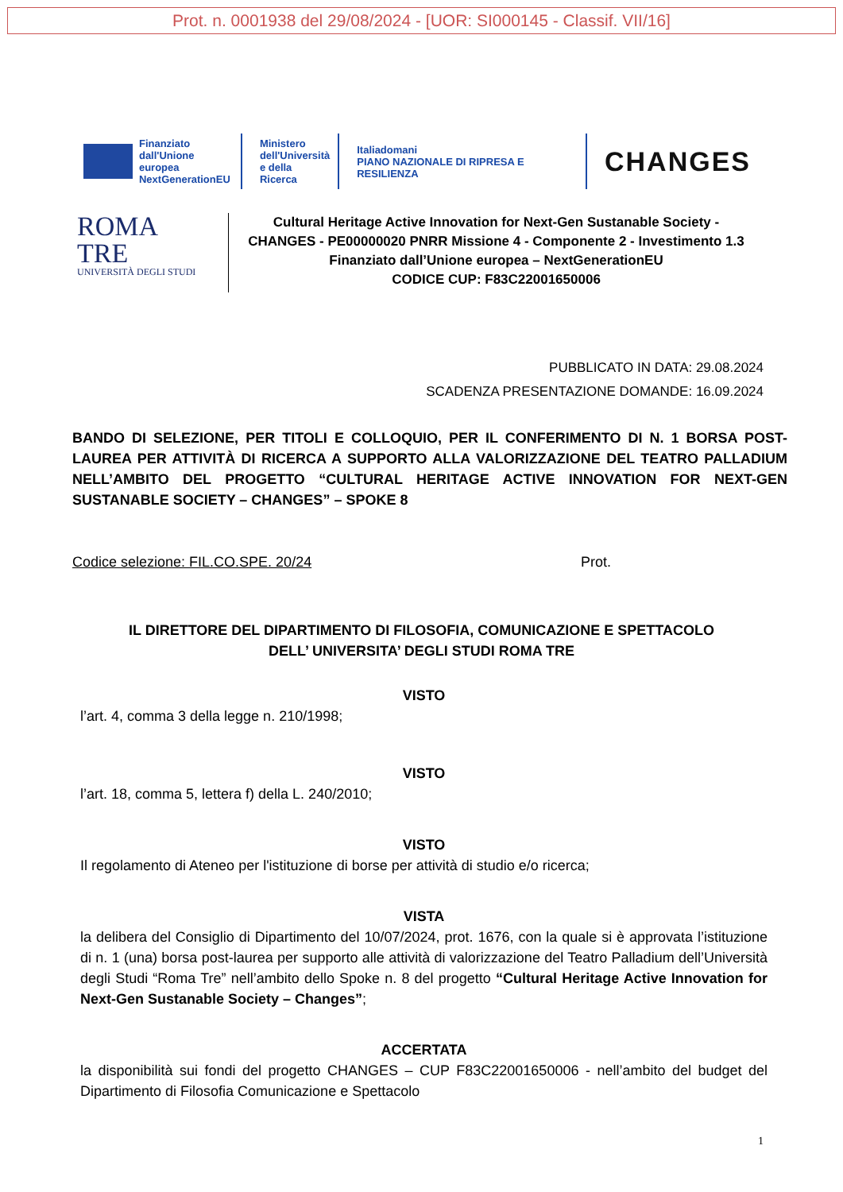Prot. n. 0001938 del 29/08/2024 - [UOR: SI000145 - Classif. VII/16]
Finanziato
dall'Unione europea
NextGenerationEU
Ministero
dell'Università
e della Ricerca
Italiadomani
PIANO NAZIONALE DI RIPRESA E RESILIENZA
CHANGES
ROMA
TRE
UNIVERSITÀ DEGLI STUDI
Cultural Heritage Active Innovation for Next-Gen Sustanable Society -
CHANGES - PE00000020 PNRR Missione 4 - Componente 2 - Investimento 1.3
Finanziato dall’Unione europea – NextGenerationEU
CODICE CUP: F83C22001650006
PUBBLICATO IN DATA: 29.08.2024
SCADENZA PRESENTAZIONE DOMANDE: 16.09.2024
BANDO DI SELEZIONE, PER TITOLI E COLLOQUIO, PER IL CONFERIMENTO DI N. 1 BORSA POST-LAUREA PER ATTIVITÀ DI RICERCA A SUPPORTO ALLA VALORIZZAZIONE DEL TEATRO PALLADIUM NELL’AMBITO DEL PROGETTO “CULTURAL HERITAGE ACTIVE INNOVATION FOR NEXT-GEN SUSTANABLE SOCIETY – CHANGES” – SPOKE 8
Codice selezione: FIL.CO.SPE. 20/24 Prot.
IL DIRETTORE DEL DIPARTIMENTO DI FILOSOFIA, COMUNICAZIONE E SPETTACOLO
DELL’ UNIVERSITA’ DEGLI STUDI ROMA TRE
VISTO
l’art. 4, comma 3 della legge n. 210/1998;
VISTO
l’art. 18, comma 5, lettera f) della L. 240/2010;
VISTO
Il regolamento di Ateneo per l'istituzione di borse per attività di studio e/o ricerca;
VISTA
la delibera del Consiglio di Dipartimento del 10/07/2024, prot. 1676, con la quale si è approvata l’istituzione di n. 1 (una) borsa post-laurea per supporto alle attività di valorizzazione del Teatro Palladium dell’Università degli Studi “Roma Tre” nell’ambito dello Spoke n. 8 del progetto “Cultural Heritage Active Innovation for Next-Gen Sustanable Society – Changes”;
ACCERTATA
la disponibilità sui fondi del progetto CHANGES – CUP F83C22001650006 - nell’ambito del budget del Dipartimento di Filosofia Comunicazione e Spettacolo
1